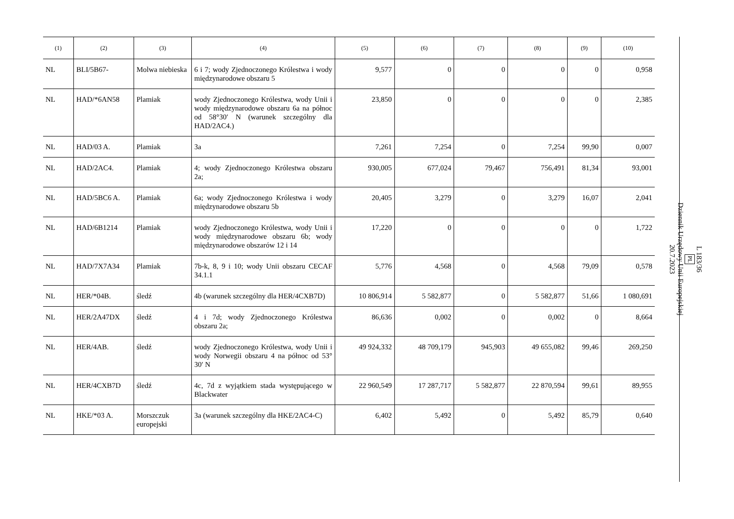| (1) | (2) | (3) | (4) | (5) | (6) | (7) | (8) | (9) | (10) |
| --- | --- | --- | --- | --- | --- | --- | --- | --- | --- |
| NL | BLI/5B67- | Molwa niebieska | 6 i 7; wody Zjednoczonego Królestwa i wody międzynarodowe obszaru 5 | 9,577 | 0 | 0 | 0 | 0 | 0,958 |
| NL | HAD/*6AN58 | Plamiak | wody Zjednoczonego Królestwa, wody Unii i wody międzynarodowe obszaru 6a na północ od 58°30′ N (warunek szczególny dla HAD/2AC4.) | 23,850 | 0 | 0 | 0 | 0 | 2,385 |
| NL | HAD/03 A. | Plamiak | 3a | 7,261 | 7,254 | 0 | 7,254 | 99,90 | 0,007 |
| NL | HAD/2AC4. | Plamiak | 4; wody Zjednoczonego Królestwa obszaru 2a; | 930,005 | 677,024 | 79,467 | 756,491 | 81,34 | 93,001 |
| NL | HAD/5BC6 A. | Plamiak | 6a; wody Zjednoczonego Królestwa i wody międzynarodowe obszaru 5b | 20,405 | 3,279 | 0 | 3,279 | 16,07 | 2,041 |
| NL | HAD/6B1214 | Plamiak | wody Zjednoczonego Królestwa, wody Unii i wody międzynarodowe obszaru 6b; wody międzynarodowe obszarów 12 i 14 | 17,220 | 0 | 0 | 0 | 0 | 1,722 |
| NL | HAD/7X7A34 | Plamiak | 7b-k, 8, 9 i 10; wody Unii obszaru CECAF 34.1.1 | 5,776 | 4,568 | 0 | 4,568 | 79,09 | 0,578 |
| NL | HER/*04B. | śledź | 4b (warunek szczególny dla HER/4CXB7D) | 10 806,914 | 5 582,877 | 0 | 5 582,877 | 51,66 | 1 080,691 |
| NL | HER/2A47DX | śledź | 4 i 7d; wody Zjednoczonego Królestwa obszaru 2a; | 86,636 | 0,002 | 0 | 0,002 | 0 | 8,664 |
| NL | HER/4AB. | śledź | wody Zjednoczonego Królestwa, wody Unii i wody Norwegii obszaru 4 na północ od 53° 30′ N | 49 924,332 | 48 709,179 | 945,903 | 49 655,082 | 99,46 | 269,250 |
| NL | HER/4CXB7D | śledź | 4c, 7d z wyjątkiem stada występującego w Blackwater | 22 960,549 | 17 287,717 | 5 582,877 | 22 870,594 | 99,61 | 89,955 |
| NL | HKE/*03 A. | Morszczuk europejski | 3a (warunek szczególny dla HKE/2AC4-C) | 6,402 | 5,492 | 0 | 5,492 | 85,79 | 0,640 |
L 183/36
PL
Dziennik Urzędowy Unii Europejskiej
20.7.2023